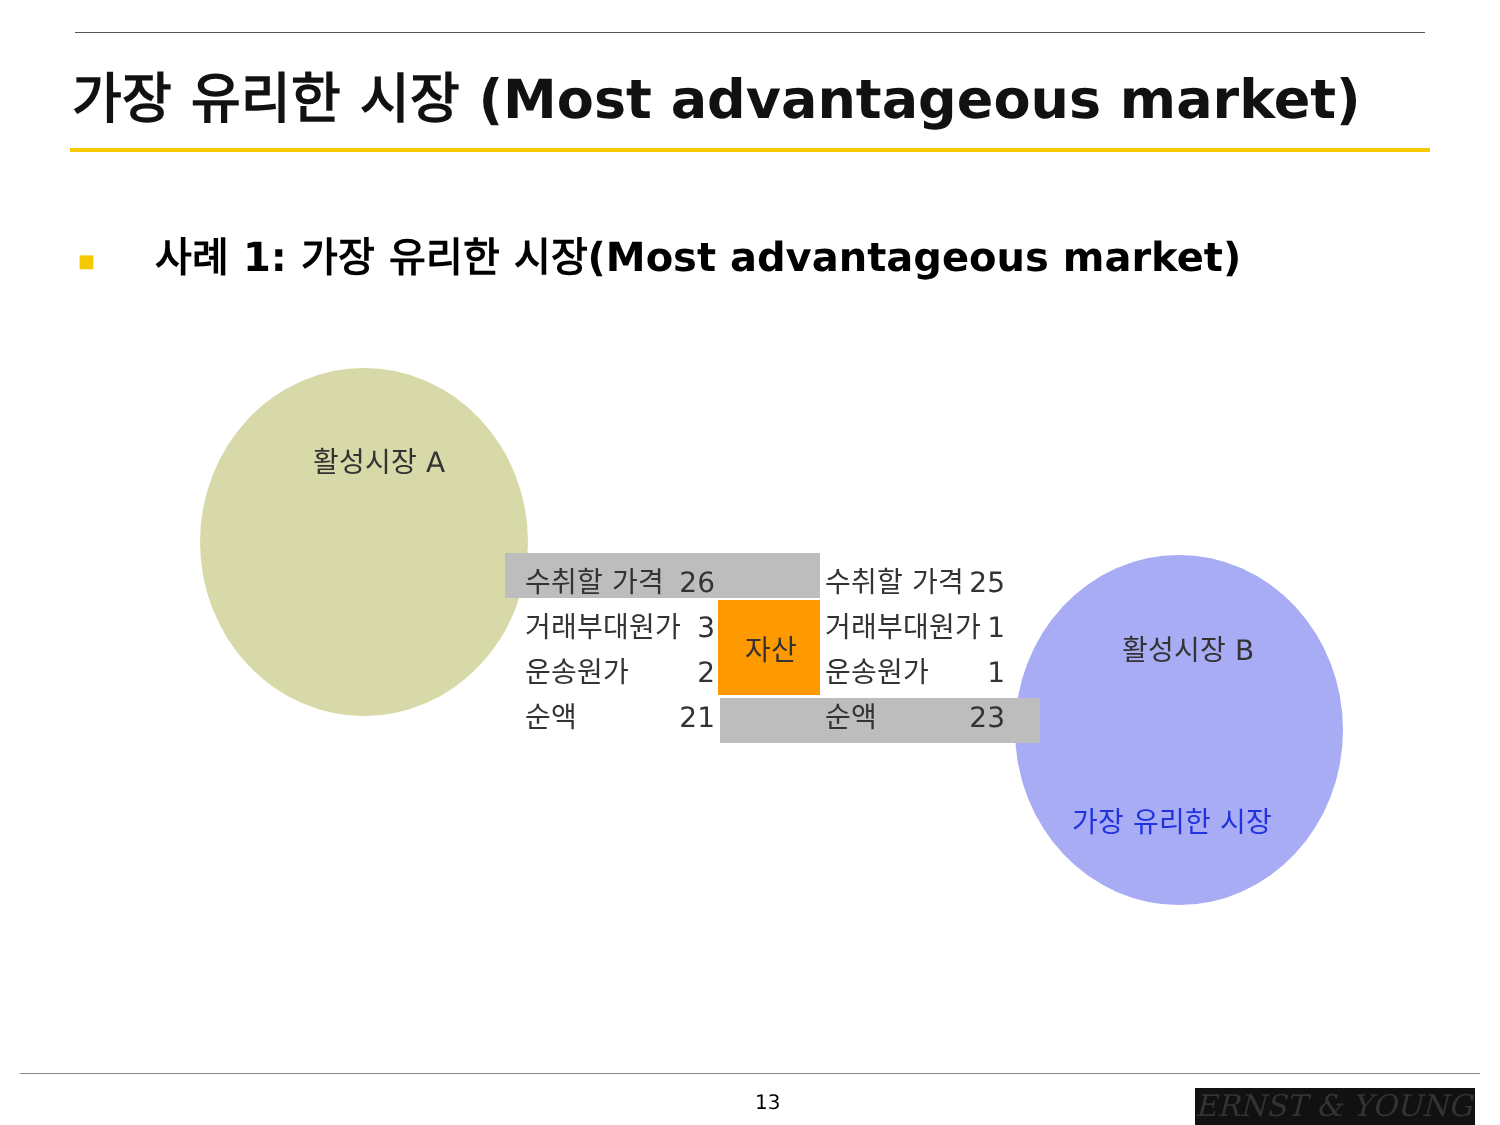가장 유리한 시장 (Most advantageous market)
■ 사례 1: 가장 유리한 시장(Most advantageous market)
활성시장 A
활성시장 B
가장 유리한 시장
자산
수취할 가격 26
거래부대원가 3
운송원가 2
순액 21
수취할 가격 25
거래부대원가 1
운송원가 1
순액 23
13 ERNST & YOUNG